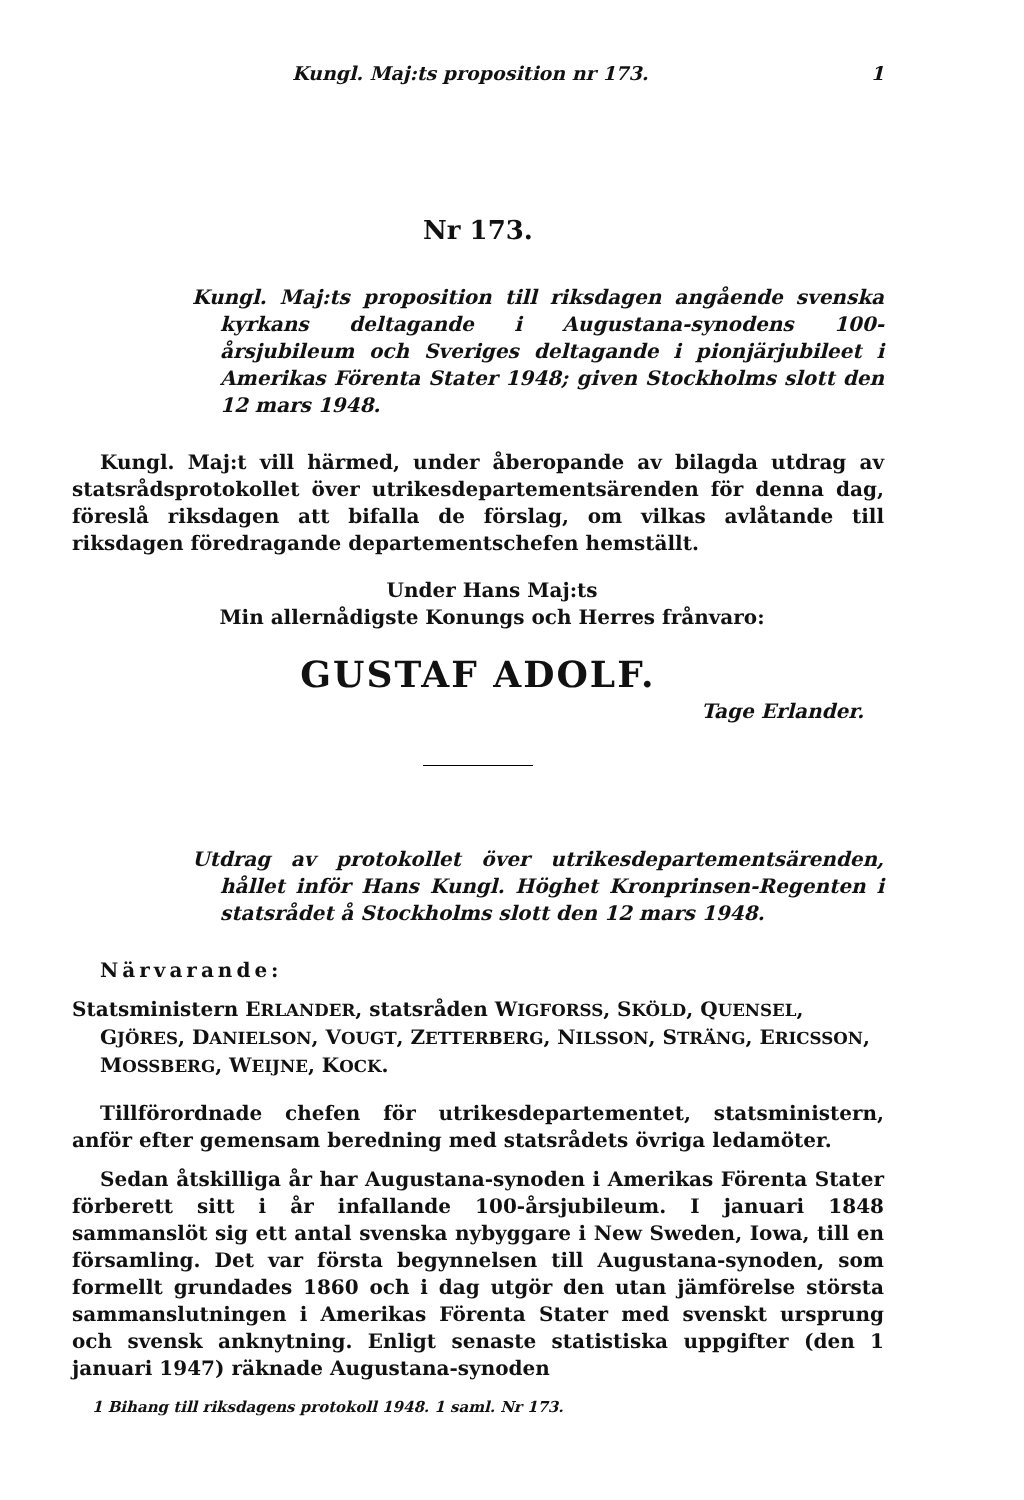Kungl. Maj:ts proposition nr 173. 1
Nr 173.
Kungl. Maj:ts proposition till riksdagen angående svenska kyrkans deltagande i Augustana-synodens 100-årsjubileum och Sveriges deltagande i pionjärjubileet i Amerikas Förenta Stater 1948; given Stockholms slott den 12 mars 1948.
Kungl. Maj:t vill härmed, under åberopande av bilagda utdrag av statsrådsprotokollet över utrikesdepartementsärenden för denna dag, föreslå riksdagen att bifalla de förslag, om vilkas avlåtande till riksdagen föredragande departementschefen hemställt.
Under Hans Maj:ts
Min allernådigste Konungs och Herres frånvaro:
GUSTAF ADOLF.
Tage Erlander.
Utdrag av protokollet över utrikesdepartementsärenden, hållet inför Hans Kungl. Höghet Kronprinsen-Regenten i statsrådet å Stockholms slott den 12 mars 1948.
Närvarande:
Statsministern ERLANDER, statsråden WIGFORSS, SKÖLD, QUENSEL, GJÖRES, DANIELSON, VOUGT, ZETTERBERG, NILSSON, STRÄNG, ERICSSON, MOSSBERG, WEIJNE, KOCK.
Tillförordnade chefen för utrikesdepartementet, statsministern, anför efter gemensam beredning med statsrådets övriga ledamöter.
Sedan åtskilliga år har Augustana-synoden i Amerikas Förenta Stater förberett sitt i år infallande 100-årsjubileum. I januari 1848 sammanslöt sig ett antal svenska nybyggare i New Sweden, Iowa, till en församling. Det var första begynnelsen till Augustana-synoden, som formellt grundades 1860 och i dag utgör den utan jämförelse största sammanslutningen i Amerikas Förenta Stater med svenskt ursprung och svensk anknytning. Enligt senaste statistiska uppgifter (den 1 januari 1947) räknade Augustana-synoden
1 Bihang till riksdagens protokoll 1948. 1 saml. Nr 173.